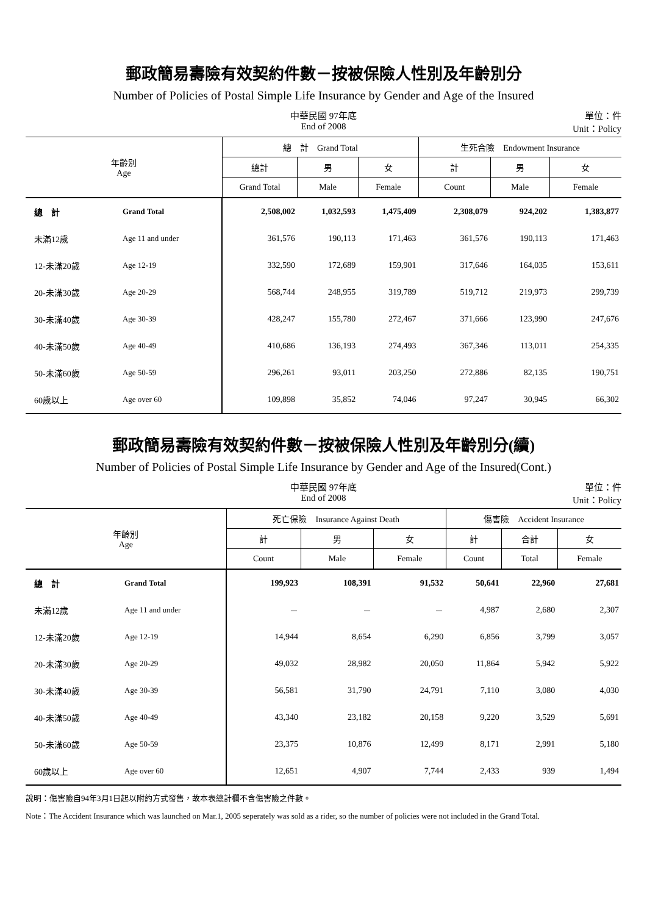郵政簡易壽險有效契約件數－按被保險人性別及年齡別分
Number of Policies of Postal Simple Life Insurance by Gender and Age of the Insured
中華民國 97年底
End of 2008
單位：件
Unit：Policy
| 年齡別 Age | | 總 計 Grand Total | | | 生死合險 Endowment Insurance | | |
| --- | --- | --- | --- | --- | --- | --- | --- |
| | | 總計 | 男 | 女 | 計 | 男 | 女 |
| | | Grand Total | Male | Female | Count | Male | Female |
| 總 計 | Grand Total | 2,508,002 | 1,032,593 | 1,475,409 | 2,308,079 | 924,202 | 1,383,877 |
| 未滿12歲 | Age 11 and under | 361,576 | 190,113 | 171,463 | 361,576 | 190,113 | 171,463 |
| 12-未滿20歲 | Age 12-19 | 332,590 | 172,689 | 159,901 | 317,646 | 164,035 | 153,611 |
| 20-未滿30歲 | Age 20-29 | 568,744 | 248,955 | 319,789 | 519,712 | 219,973 | 299,739 |
| 30-未滿40歲 | Age 30-39 | 428,247 | 155,780 | 272,467 | 371,666 | 123,990 | 247,676 |
| 40-未滿50歲 | Age 40-49 | 410,686 | 136,193 | 274,493 | 367,346 | 113,011 | 254,335 |
| 50-未滿60歲 | Age 50-59 | 296,261 | 93,011 | 203,250 | 272,886 | 82,135 | 190,751 |
| 60歲以上 | Age over 60 | 109,898 | 35,852 | 74,046 | 97,247 | 30,945 | 66,302 |
郵政簡易壽險有效契約件數－按被保險人性別及年齡別分(續)
Number of Policies of Postal Simple Life Insurance by Gender and Age of the Insured(Cont.)
中華民國 97年底
End of 2008
單位：件
Unit：Policy
| 年齡別 Age | | 死亡保險 Insurance Against Death | | | 傷害險 Accident Insurance | | |
| --- | --- | --- | --- | --- | --- | --- | --- |
| | | 計 | 男 | 女 | 計 | 合計 | 女 |
| | | Count | Male | Female | Count | Total | Female |
| 總 計 | Grand Total | 199,923 | 108,391 | 91,532 | 50,641 | 22,960 | 27,681 |
| 未滿12歲 | Age 11 and under | － | － | － | 4,987 | 2,680 | 2,307 |
| 12-未滿20歲 | Age 12-19 | 14,944 | 8,654 | 6,290 | 6,856 | 3,799 | 3,057 |
| 20-未滿30歲 | Age 20-29 | 49,032 | 28,982 | 20,050 | 11,864 | 5,942 | 5,922 |
| 30-未滿40歲 | Age 30-39 | 56,581 | 31,790 | 24,791 | 7,110 | 3,080 | 4,030 |
| 40-未滿50歲 | Age 40-49 | 43,340 | 23,182 | 20,158 | 9,220 | 3,529 | 5,691 |
| 50-未滿60歲 | Age 50-59 | 23,375 | 10,876 | 12,499 | 8,171 | 2,991 | 5,180 |
| 60歲以上 | Age over 60 | 12,651 | 4,907 | 7,744 | 2,433 | 939 | 1,494 |
說明：傷害險自94年3月1日起以附約方式發售，故本表總計欄不含傷害險之件數。
Note：The Accident Insurance which was launched on Mar.1, 2005 seperately was sold as a rider, so the number of policies were not included in the Grand Total.